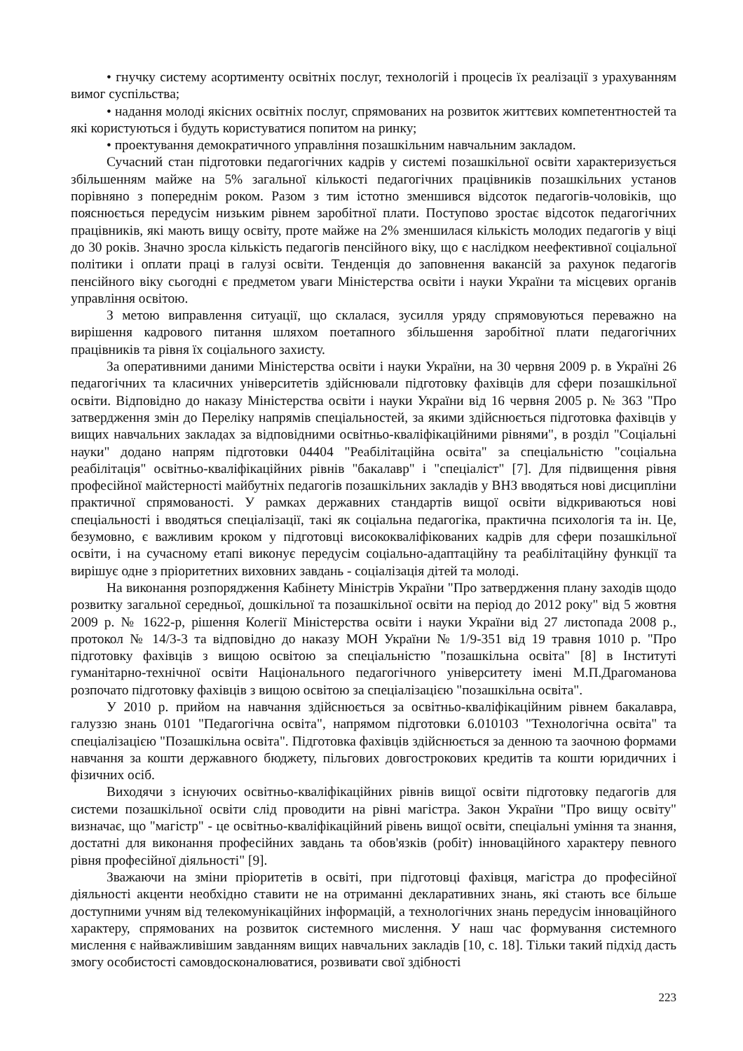• гнучку систему асортименту освітніх послуг, технологій і процесів їх реалізації з урахуванням вимог суспільства;
• надання молоді якісних освітніх послуг, спрямованих на розвиток життєвих компетентностей та які користуються і будуть користуватися попитом на ринку;
• проектування демократичного управління позашкільним навчальним закладом.
Сучасний стан підготовки педагогічних кадрів у системі позашкільної освіти характеризується збільшенням майже на 5% загальної кількості педагогічних працівників позашкільних установ порівняно з попереднім роком. Разом з тим істотно зменшився відсоток педагогів-чоловіків, що пояснюється передусім низьким рівнем заробітної плати. Поступово зростає відсоток педагогічних працівників, які мають вищу освіту, проте майже на 2% зменшилася кількість молодих педагогів у віці до 30 років. Значно зросла кількість педагогів пенсійного віку, що є наслідком неефективної соціальної політики і оплати праці в галузі освіти. Тенденція до заповнення вакансій за рахунок педагогів пенсійного віку сьогодні є предметом уваги Міністерства освіти і науки України та місцевих органів управління освітою.
З метою виправлення ситуації, що склалася, зусилля уряду спрямовуються переважно на вирішення кадрового питання шляхом поетапного збільшення заробітної плати педагогічних працівників та рівня їх соціального захисту.
За оперативними даними Міністерства освіти і науки України, на 30 червня 2009 р. в Україні 26 педагогічних та класичних університетів здійснювали підготовку фахівців для сфери позашкільної освіти. Відповідно до наказу Міністерства освіти і науки України від 16 червня 2005 р. № 363 "Про затвердження змін до Переліку напрямів спеціальностей, за якими здійснюється підготовка фахівців у вищих навчальних закладах за відповідними освітньо-кваліфікаційними рівнями", в розділ "Соціальні науки" додано напрям підготовки 04404 "Реабілітаційна освіта" за спеціальністю "соціальна реабілітація" освітньо-кваліфікаційних рівнів "бакалавр" і "спеціаліст" [7]. Для підвищення рівня професійної майстерності майбутніх педагогів позашкільних закладів у ВНЗ вводяться нові дисципліни практичної спрямованості. У рамках державних стандартів вищої освіти відкриваються нові спеціальності і вводяться спеціалізації, такі як соціальна педагогіка, практична психологія та ін. Це, безумовно, є важливим кроком у підготовці висококваліфікованих кадрів для сфери позашкільної освіти, і на сучасному етапі виконує передусім соціально-адаптаційну та реабілітаційну функції та вирішує одне з пріоритетних виховних завдань - соціалізація дітей та молоді.
На виконання розпорядження Кабінету Міністрів України "Про затвердження плану заходів щодо розвитку загальної середньої, дошкільної та позашкільної освіти на період до 2012 року" від 5 жовтня 2009 р. № 1622-р, рішення Колегії Міністерства освіти і науки України від 27 листопада 2008 р., протокол № 14/3-3 та відповідно до наказу МОН України № 1/9-351 від 19 травня 1010 р. "Про підготовку фахівців з вищою освітою за спеціальністю "позашкільна освіта" [8] в Інституті гуманітарно-технічної освіти Національного педагогічного університету імені М.П.Драгоманова розпочато підготовку фахівців з вищою освітою за спеціалізацією "позашкільна освіта".
У 2010 р. прийом на навчання здійснюється за освітньо-кваліфікаційним рівнем бакалавра, галуззю знань 0101 "Педагогічна освіта", напрямом підготовки 6.010103 "Технологічна освіта" та спеціалізацією "Позашкільна освіта". Підготовка фахівців здійснюється за денною та заочною формами навчання за кошти державного бюджету, пільгових довгострокових кредитів та кошти юридичних і фізичних осіб.
Виходячи з існуючих освітньо-кваліфікаційних рівнів вищої освіти підготовку педагогів для системи позашкільної освіти слід проводити на рівні магістра. Закон України "Про вищу освіту" визначає, що "магістр" - це освітньо-кваліфікаційний рівень вищої освіти, спеціальні уміння та знання, достатні для виконання професійних завдань та обов'язків (робіт) інноваційного характеру певного рівня професійної діяльності" [9].
Зважаючи на зміни пріоритетів в освіті, при підготовці фахівця, магістра до професійної діяльності акценти необхідно ставити не на отриманні декларативних знань, які стають все більше доступними учням від телекомунікаційних інформацій, а технологічних знань передусім інноваційного характеру, спрямованих на розвиток системного мислення. У наш час формування системного мислення є найважливішим завданням вищих навчальних закладів [10, с. 18]. Тільки такий підхід дасть змогу особистості самовдосконалюватися, розвивати свої здібності
223